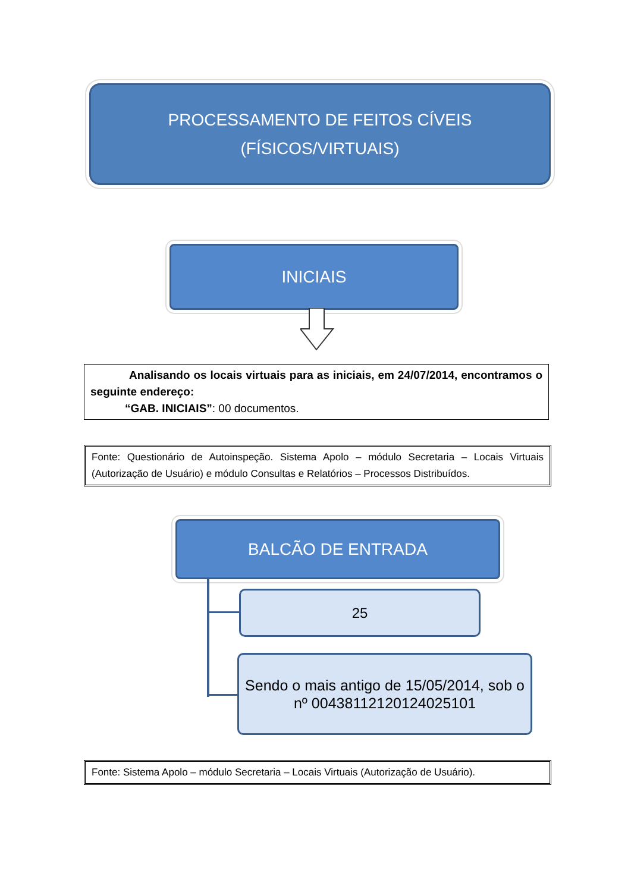PROCESSAMENTO DE FEITOS CÍVEIS
(FÍSICOS/VIRTUAIS)
INICIAIS
Analisando os locais virtuais para as iniciais, em 24/07/2014, encontramos o seguinte endereço:
“GAB. INICIAIS”: 00 documentos.
Fonte: Questionário de Autoinspeção. Sistema Apolo – módulo Secretaria – Locais Virtuais (Autorização de Usuário) e módulo Consultas e Relatórios – Processos Distribuídos.
BALCÃO DE ENTRADA
25
Sendo o mais antigo de 15/05/2014, sob o nº 00438112120124025101
Fonte: Sistema Apolo – módulo Secretaria – Locais Virtuais (Autorização de Usuário).